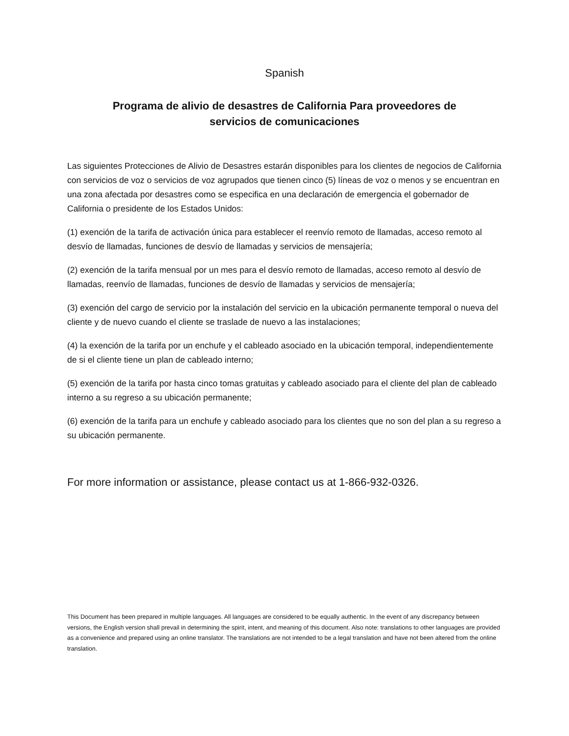Spanish
Programa de alivio de desastres de California Para proveedores de
servicios de comunicaciones
Las siguientes Protecciones de Alivio de Desastres estarán disponibles para los clientes de negocios de California con servicios de voz o servicios de voz agrupados que tienen cinco (5) líneas de voz o menos y se encuentran en una zona afectada por desastres como se especifica en una declaración de emergencia el gobernador de California o presidente de los Estados Unidos:
(1) exención de la tarifa de activación única para establecer el reenvío remoto de llamadas, acceso remoto al desvío de llamadas, funciones de desvío de llamadas y servicios de mensajería;
(2) exención de la tarifa mensual por un mes para el desvío remoto de llamadas, acceso remoto al desvío de llamadas, reenvío de llamadas, funciones de desvío de llamadas y servicios de mensajería;
(3) exención del cargo de servicio por la instalación del servicio en la ubicación permanente temporal o nueva del cliente y de nuevo cuando el cliente se traslade de nuevo a las instalaciones;
(4) la exención de la tarifa por un enchufe y el cableado asociado en la ubicación temporal, independientemente de si el cliente tiene un plan de cableado interno;
(5) exención de la tarifa por hasta cinco tomas gratuitas y cableado asociado para el cliente del plan de cableado interno a su regreso a su ubicación permanente;
(6) exención de la tarifa para un enchufe y cableado asociado para los clientes que no son del plan a su regreso a su ubicación permanente.
For more information or assistance, please contact us at 1-866-932-0326.
This Document has been prepared in multiple languages. All languages are considered to be equally authentic. In the event of any discrepancy between versions, the English version shall prevail in determining the spirit, intent, and meaning of this document. Also note: translations to other languages are provided as a convenience and prepared using an online translator. The translations are not intended to be a legal translation and have not been altered from the online translation.